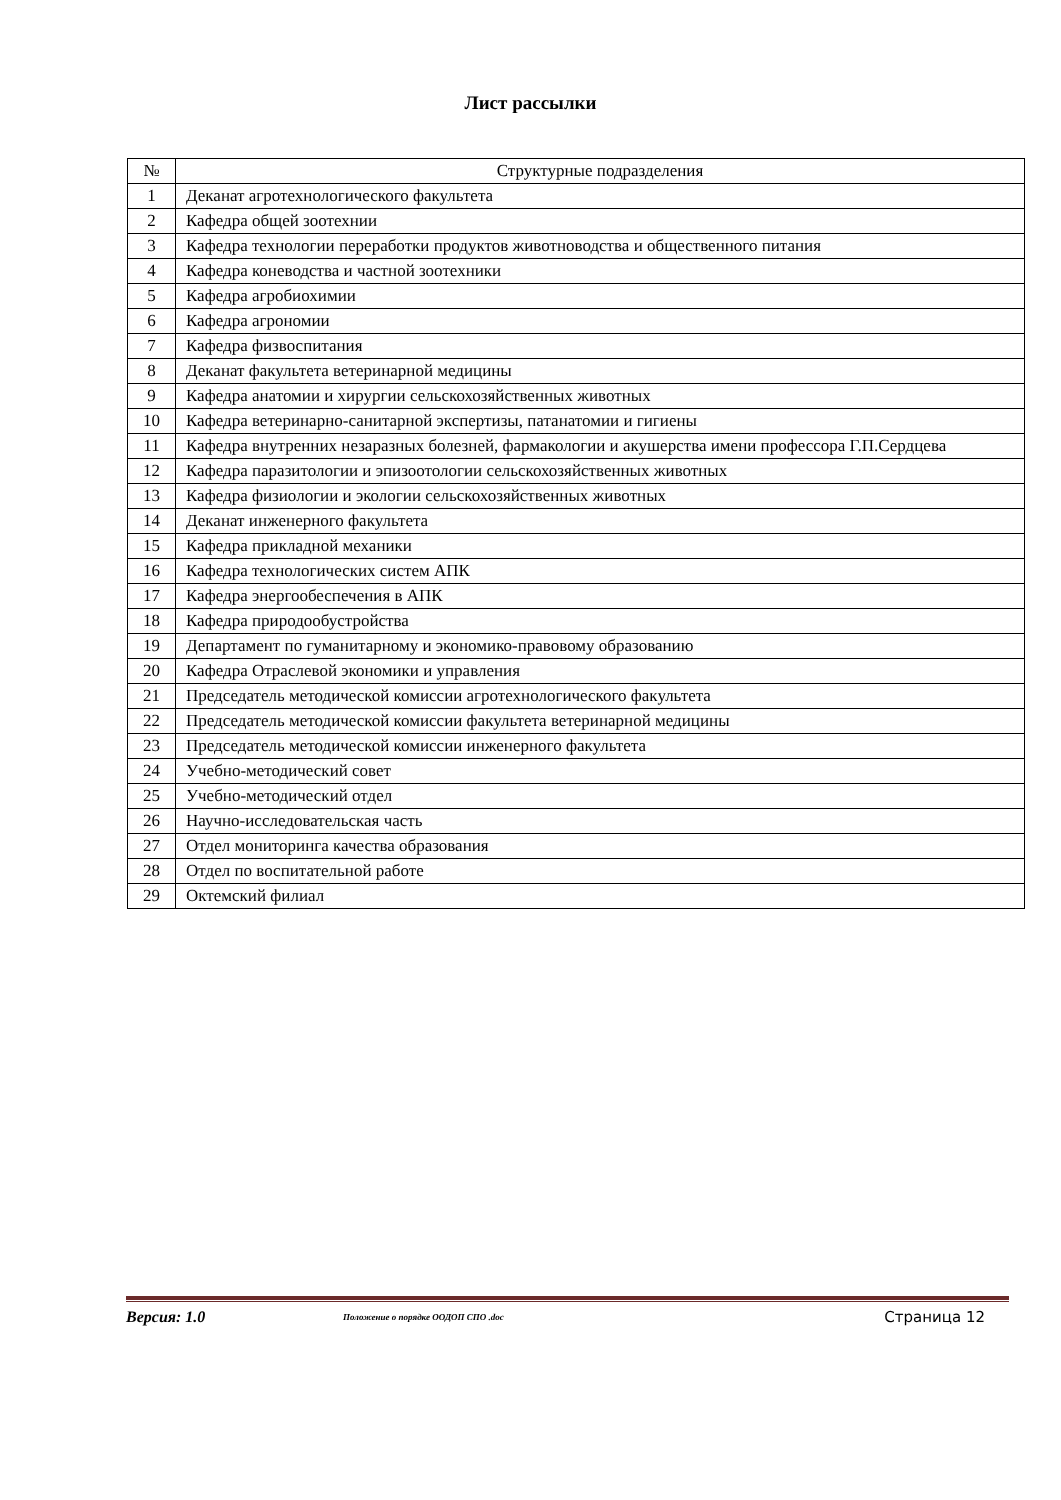Лист рассылки
| № | Структурные подразделения |
| --- | --- |
| 1 | Деканат агротехнологического факультета |
| 2 | Кафедра общей зоотехнии |
| 3 | Кафедра технологии переработки продуктов животноводства и общественного питания |
| 4 | Кафедра коневодства и частной зоотехники |
| 5 | Кафедра агробиохимии |
| 6 | Кафедра агрономии |
| 7 | Кафедра физвоспитания |
| 8 | Деканат факультета ветеринарной медицины |
| 9 | Кафедра анатомии и хирургии сельскохозяйственных животных |
| 10 | Кафедра ветеринарно-санитарной экспертизы, патанатомии и гигиены |
| 11 | Кафедра внутренних незаразных болезней, фармакологии и акушерства имени профессора Г.П.Сердцева |
| 12 | Кафедра паразитологии и эпизоотологии сельскохозяйственных животных |
| 13 | Кафедра физиологии и экологии сельскохозяйственных животных |
| 14 | Деканат инженерного факультета |
| 15 | Кафедра прикладной механики |
| 16 | Кафедра технологических систем АПК |
| 17 | Кафедра энергообеспечения в АПК |
| 18 | Кафедра природообустройства |
| 19 | Департамент по гуманитарному и экономико-правовому образованию |
| 20 | Кафедра Отраслевой экономики и управления |
| 21 | Председатель методической комиссии агротехнологического факультета |
| 22 | Председатель методической комиссии факультета ветеринарной медицины |
| 23 | Председатель методической комиссии инженерного факультета |
| 24 | Учебно-методический совет |
| 25 | Учебно-методический отдел |
| 26 | Научно-исследовательская часть |
| 27 | Отдел мониторинга качества образования |
| 28 | Отдел по воспитательной работе |
| 29 | Октемский филиал |
Версия: 1.0 Положение о порядке ООДОП СПО .doc Страница 12